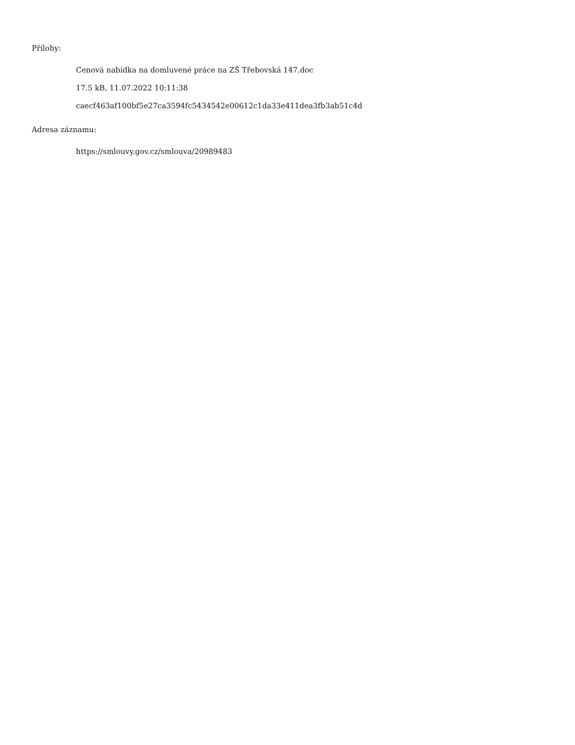Přílohy:
Cenová nabídka na domluvené práce na ZŠ Třebovská 147.doc
17.5 kB, 11.07.2022 10:11:38
caecf463af100bf5e27ca3594fc5434542e00612c1da33e411dea3fb3ab51c4d
Adresa záznamu:
https://smlouvy.gov.cz/smlouva/20989483